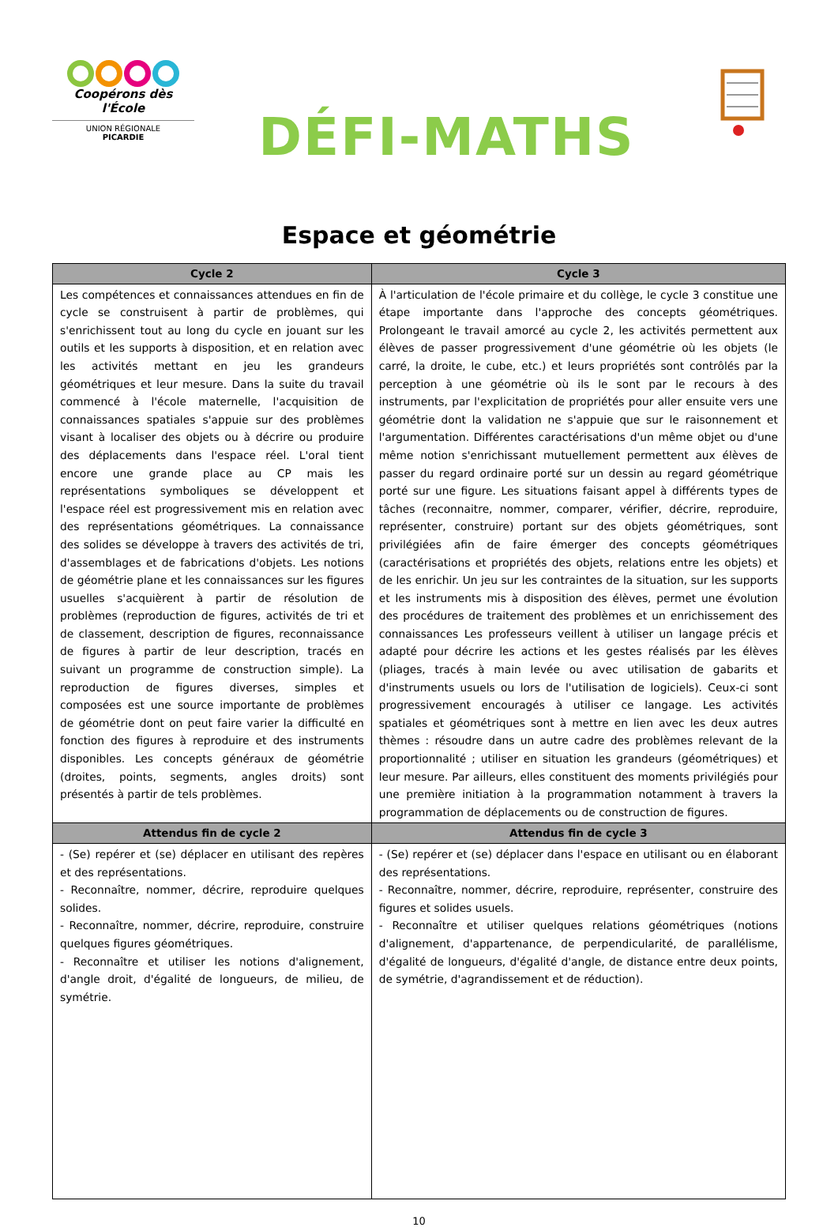Coopérons dès l'École
UNION RÉGIONALE
PICARDIE
DÉFI-MATHS
Espace et géométrie
| Cycle 2 | Cycle 3 |
| --- | --- |
| Les compétences et connaissances attendues en fin de cycle se construisent à partir de problèmes, qui s'enrichissent tout au long du cycle en jouant sur les outils et les supports à disposition, et en relation avec les activités mettant en jeu les grandeurs géométriques et leur mesure. Dans la suite du travail commencé à l'école maternelle, l'acquisition de connaissances spatiales s'appuie sur des problèmes visant à localiser des objets ou à décrire ou produire des déplacements dans l'espace réel. L'oral tient encore une grande place au CP mais les représentations symboliques se développent et l'espace réel est progressivement mis en relation avec des représentations géométriques. La connaissance des solides se développe à travers des activités de tri, d'assemblages et de fabrications d'objets. Les notions de géométrie plane et les connaissances sur les figures usuelles s'acquièrent à partir de résolution de problèmes (reproduction de figures, activités de tri et de classement, description de figures, reconnaissance de figures à partir de leur description, tracés en suivant un programme de construction simple). La reproduction de figures diverses, simples et composées est une source importante de problèmes de géométrie dont on peut faire varier la difficulté en fonction des figures à reproduire et des instruments disponibles. Les concepts généraux de géométrie (droites, points, segments, angles droits) sont présentés à partir de tels problèmes. | À l'articulation de l'école primaire et du collège, le cycle 3 constitue une étape importante dans l'approche des concepts géométriques. Prolongeant le travail amorcé au cycle 2, les activités permettent aux élèves de passer progressivement d'une géométrie où les objets (le carré, la droite, le cube, etc.) et leurs propriétés sont contrôlés par la perception à une géométrie où ils le sont par le recours à des instruments, par l'explicitation de propriétés pour aller ensuite vers une géométrie dont la validation ne s'appuie que sur le raisonnement et l'argumentation. Différentes caractérisations d'un même objet ou d'une même notion s'enrichissant mutuellement permettent aux élèves de passer du regard ordinaire porté sur un dessin au regard géométrique porté sur une figure. Les situations faisant appel à différents types de tâches (reconnaitre, nommer, comparer, vérifier, décrire, reproduire, représenter, construire) portant sur des objets géométriques, sont privilégiées afin de faire émerger des concepts géométriques (caractérisations et propriétés des objets, relations entre les objets) et de les enrichir. Un jeu sur les contraintes de la situation, sur les supports et les instruments mis à disposition des élèves, permet une évolution des procédures de traitement des problèmes et un enrichissement des connaissances Les professeurs veillent à utiliser un langage précis et adapté pour décrire les actions et les gestes réalisés par les élèves (pliages, tracés à main levée ou avec utilisation de gabarits et d'instruments usuels ou lors de l'utilisation de logiciels). Ceux-ci sont progressivement encouragés à utiliser ce langage. Les activités spatiales et géométriques sont à mettre en lien avec les deux autres thèmes : résoudre dans un autre cadre des problèmes relevant de la proportionnalité ; utiliser en situation les grandeurs (géométriques) et leur mesure. Par ailleurs, elles constituent des moments privilégiés pour une première initiation à la programmation notamment à travers la programmation de déplacements ou de construction de figures. |
| Attendus fin de cycle 2 | Attendus fin de cycle 3 |
| - (Se) repérer et (se) déplacer en utilisant des repères et des représentations. - Reconnaître, nommer, décrire, reproduire quelques solides. - Reconnaître, nommer, décrire, reproduire, construire quelques figures géométriques. - Reconnaître et utiliser les notions d'alignement, d'angle droit, d'égalité de longueurs, de milieu, de symétrie. | - (Se) repérer et (se) déplacer dans l'espace en utilisant ou en élaborant des représentations. - Reconnaître, nommer, décrire, reproduire, représenter, construire des figures et solides usuels. - Reconnaître et utiliser quelques relations géométriques (notions d'alignement, d'appartenance, de perpendicularité, de parallélisme, d'égalité de longueurs, d'égalité d'angle, de distance entre deux points, de symétrie, d'agrandissement et de réduction). |
10